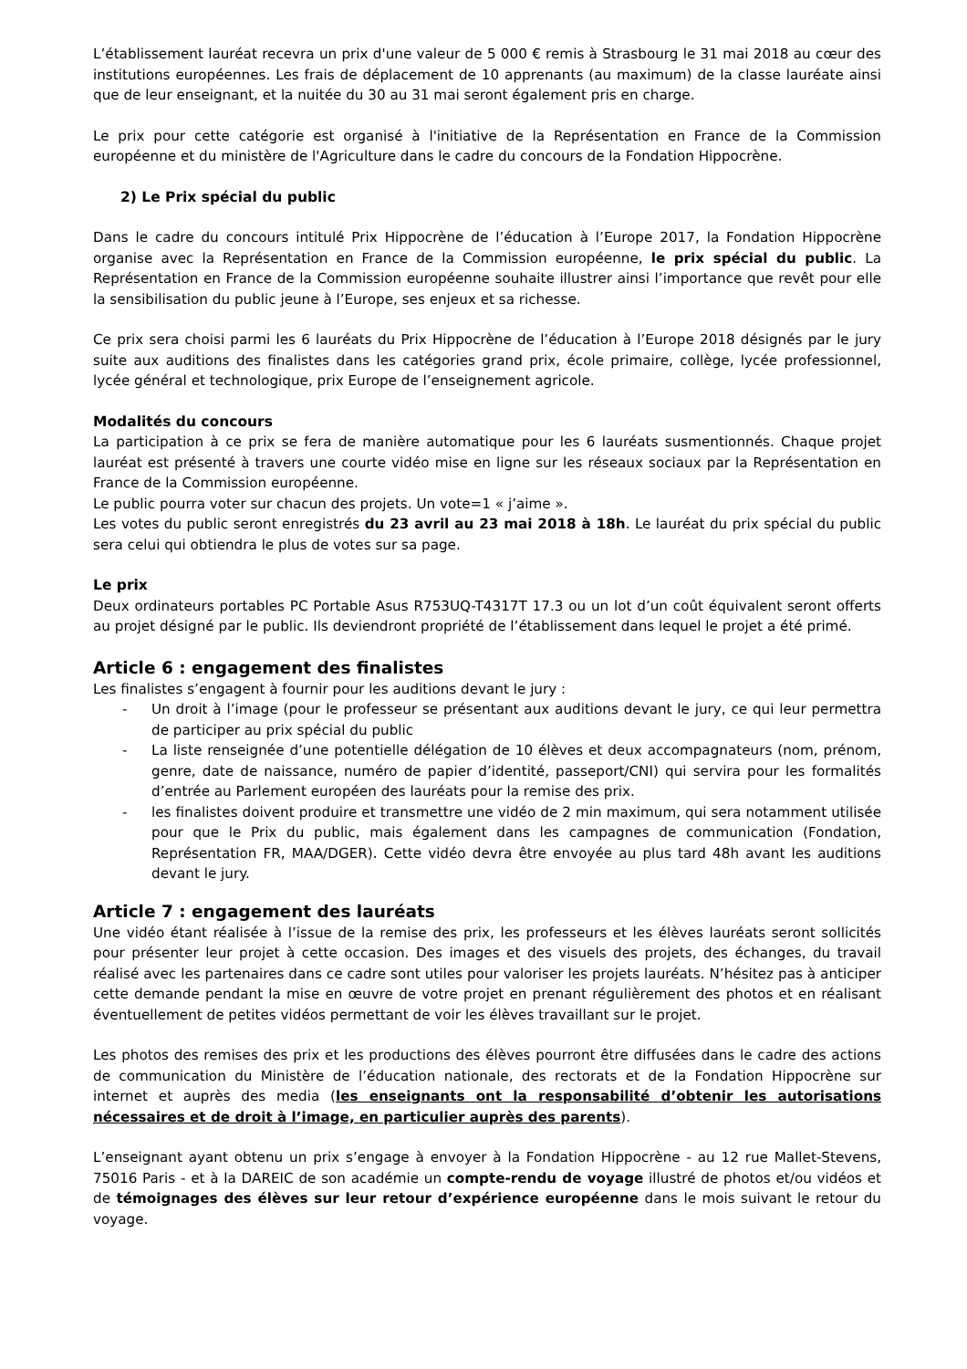L’établissement lauréat recevra un prix d'une valeur de 5 000 € remis à Strasbourg le 31 mai 2018 au cœur des institutions européennes. Les frais de déplacement de 10 apprenants (au maximum) de la classe lauréate ainsi que de leur enseignant, et la nuitée du 30 au 31 mai seront également pris en charge.
Le prix pour cette catégorie est organisé à l'initiative de la Représentation en France de la Commission européenne et du ministère de l'Agriculture dans le cadre du concours de la Fondation Hippocrène.
2) Le Prix spécial du public
Dans le cadre du concours intitulé Prix Hippocrène de l’éducation à l’Europe 2017, la Fondation Hippocrène organise avec la Représentation en France de la Commission européenne, le prix spécial du public. La Représentation en France de la Commission européenne souhaite illustrer ainsi l’importance que revêt pour elle la sensibilisation du public jeune à l’Europe, ses enjeux et sa richesse.
Ce prix sera choisi parmi les 6 lauréats du Prix Hippocrène de l’éducation à l’Europe 2018 désignés par le jury suite aux auditions des finalistes dans les catégories grand prix, école primaire, collège, lycée professionnel, lycée général et technologique, prix Europe de l’enseignement agricole.
Modalités du concours
La participation à ce prix se fera de manière automatique pour les 6 lauréats susmentionnés. Chaque projet lauréat est présenté à travers une courte vidéo mise en ligne sur les réseaux sociaux par la Représentation en France de la Commission européenne.
Le public pourra voter sur chacun des projets. Un vote=1 « j’aime ».
Les votes du public seront enregistrés du 23 avril au 23 mai 2018 à 18h. Le lauréat du prix spécial du public sera celui qui obtiendra le plus de votes sur sa page.
Le prix
Deux ordinateurs portables PC Portable Asus R753UQ-T4317T 17.3 ou un lot d’un coût équivalent seront offerts au projet désigné par le public. Ils deviendront propriété de l’établissement dans lequel le projet a été primé.
Article 6 : engagement des finalistes
Les finalistes s’engagent à fournir pour les auditions devant le jury :
- Un droit à l’image (pour le professeur se présentant aux auditions devant le jury, ce qui leur permettra de participer au prix spécial du public
- La liste renseignée d’une potentielle délégation de 10 élèves et deux accompagnateurs (nom, prénom, genre, date de naissance, numéro de papier d’identité, passeport/CNI) qui servira pour les formalités d’entrée au Parlement européen des lauréats pour la remise des prix.
- les finalistes doivent produire et transmettre une vidéo de 2 min maximum, qui sera notamment utilisée pour que le Prix du public, mais également dans les campagnes de communication (Fondation, Représentation FR, MAA/DGER). Cette vidéo devra être envoyée au plus tard 48h avant les auditions devant le jury.
Article 7 : engagement des lauréats
Une vidéo étant réalisée à l’issue de la remise des prix, les professeurs et les élèves lauréats seront sollicités pour présenter leur projet à cette occasion. Des images et des visuels des projets, des échanges, du travail réalisé avec les partenaires dans ce cadre sont utiles pour valoriser les projets lauréats. N’hésitez pas à anticiper cette demande pendant la mise en œuvre de votre projet en prenant régulièrement des photos et en réalisant éventuellement de petites vidéos permettant de voir les élèves travaillant sur le projet.
Les photos des remises des prix et les productions des élèves pourront être diffusées dans le cadre des actions de communication du Ministère de l’éducation nationale, des rectorats et de la Fondation Hippocrène sur internet et auprès des media (les enseignants ont la responsabilité d’obtenir les autorisations nécessaires et de droit à l’image, en particulier auprès des parents).
L’enseignant ayant obtenu un prix s’engage à envoyer à la Fondation Hippocrène - au 12 rue Mallet-Stevens, 75016 Paris - et à la DAREIC de son académie un compte-rendu de voyage illustré de photos et/ou vidéos et de témoignages des élèves sur leur retour d’expérience européenne dans le mois suivant le retour du voyage.